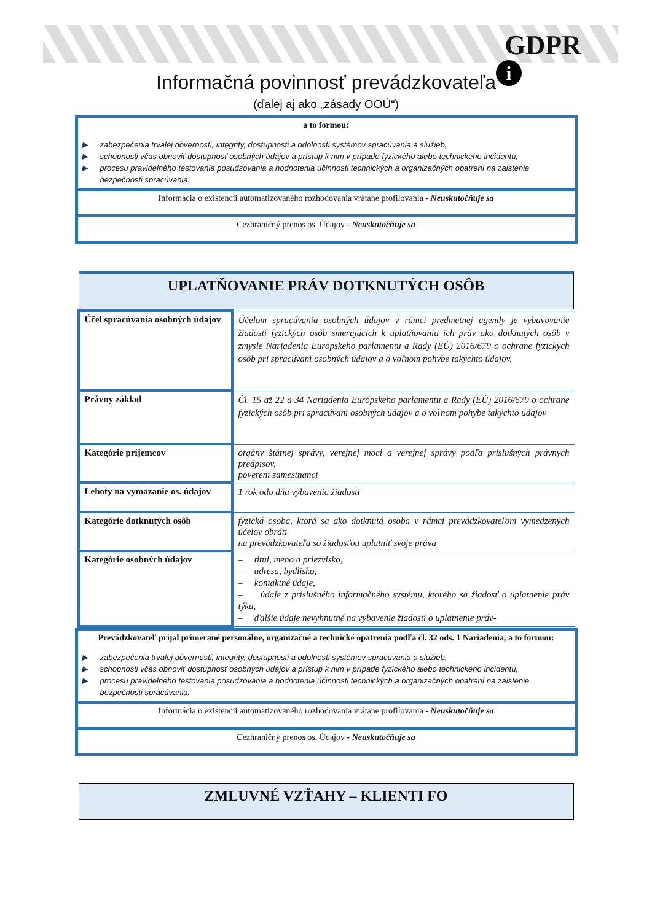GDPR
i
Informačná povinnosť prevádzkovateľa
(ďalej aj ako „zásady OOÚ“)
a to formou:
▶ zabezpečenia trvalej dôvernosti, integrity, dostupnosti a odolnosti systémov spracúvania a služieb,
▶ schopnosti včas obnoviť dostupnosť osobných údajov a prístup k nim v prípade fyzického alebo technického incidentu,
▶ procesu pravidelného testovania posudzovania a hodnotenia účinnosti technických a organizačných opatrení na zaistenie bezpečnosti spracúvania.
Informácia o existencii automatizovaného rozhodovania vrátane profilovania - Neuskutočňuje sa
Cezhraničný prenos os. Údajov - Neuskutočňuje sa
UPLATŇOVANIE PRÁV DOTKNUTÝCH OSÔB
| Účel spracúvania osobných údajov | Účelom spracúvania osobných údajov v rámci predmetnej agendy je vybavovanie žiadostí fyzických osôb smerujúcich k uplatňovaniu ich práv ako dotknutých osôb v zmysle Nariadenia Európskeho parlamentu a Rady (EÚ) 2016/679 o ochrane fyzických osôb pri spracúvaní osobných údajov a o voľnom pohybe takýchto údajov. |
| Právny základ | Čl. 15 až 22 a 34 Nariadenia Európskeho parlamentu a Rady (EÚ) 2016/679 o ochrane fyzických osôb pri spracúvaní osobných údajov a o voľnom pohybe takýchto údajov |
| Kategórie príjemcov | orgány štátnej správy, verejnej moci a verejnej správy podľa príslušných právnych predpisov, poverení zamestnanci |
| Lehoty na vymazanie os. údajov | 1 rok odo dňa vybavenia žiadosti |
| Kategórie dotknutých osôb | fyzická osoba, ktorá sa ako dotknutá osoba v rámci prevádzkovateľom vymedzených účelov obráti na prevádzkovateľa so žiadosťou uplatniť svoje práva |
| Kategórie osobných údajov | – titul, meno a priezvisko, – adresa, bydlisko, – kontaktné údaje, – údaje z príslušného informačného systému, ktorého sa žiadosť o uplatnenie práv týka, – ďalšie údaje nevyhnutné na vybavenie žiadosti o uplatnenie práv- |
Prevádzkovateľ prijal primerané personálne, organizačné a technické opatrenia podľa čl. 32 ods. 1 Nariadenia, a to formou:
▶ zabezpečenia trvalej dôvernosti, integrity, dostupnosti a odolnosti systémov spracúvania a služieb,
▶ schopnosti včas obnoviť dostupnosť osobných údajov a prístup k nim v prípade fyzického alebo technického incidentu,
▶ procesu pravidelného testovania posudzovania a hodnotenia účinnosti technických a organizačných opatrení na zaistenie bezpečnosti spracúvania.
Informácia o existencii automatizovaného rozhodovania vrátane profilovania - Neuskutočňuje sa
Cezhraničný prenos os. Údajov - Neuskutočňuje sa
ZMLUVNÉ VZŤAHY – KLIENTI FO